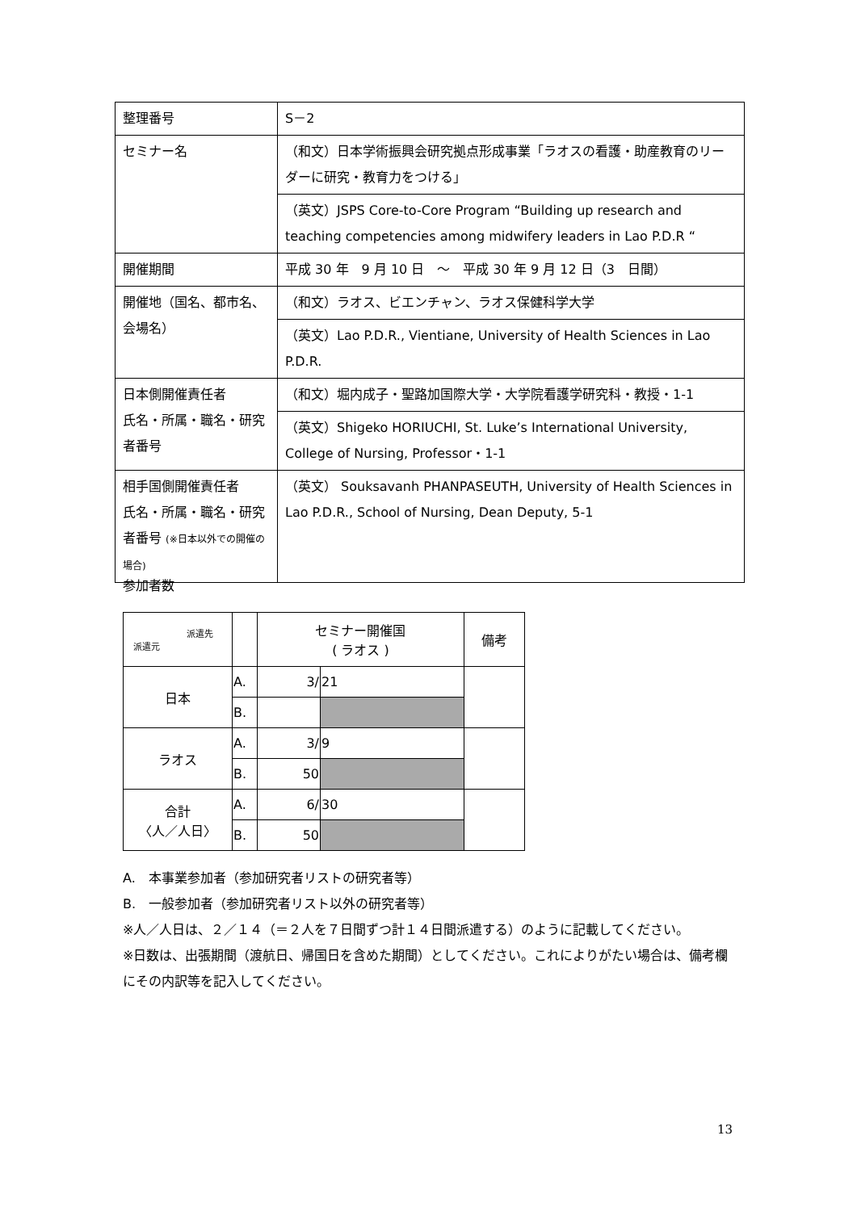| 整理番号 | S－2 |
| セミナー名 | （和文）日本学術振興会研究拠点形成事業「ラオスの看護・助産教育のリーダーに研究・教育力をつける」 |
| | （英文）JSPS Core-to-Core Program “Building up research and teaching competencies among midwifery leaders in Lao P.D.R “ |
| 開催期間 | 平成 30 年 9 月 10 日 ～ 平成 30 年 9 月 12 日（3 日間） |
| 開催地（国名、都市名、会場名） | （和文）ラオス、ビエンチャン、ラオス保健科学大学 |
| | （英文）Lao P.D.R., Vientiane, University of Health Sciences in Lao P.D.R. |
| 日本側開催責任者 氏名・所属・職名・研究者番号 | （和文）堀内成子・聖路加国際大学・大学院看護学研究科・教授・1-1 |
| | （英文）Shigeko HORIUCHI, St. Luke’s International University, College of Nursing, Professor・1-1 |
| 相手国側開催責任者 氏名・所属・職名・研究者番号 (※日本以外での開催の場合) | （英文） Souksavanh PHANPASEUTH, University of Health Sciences in Lao P.D.R., School of Nursing, Dean Deputy, 5-1 |
参加者数
| 派遣先 派遣元 | | セミナー開催国 ( ラオス ) | | 備考 |
| --- | --- | --- | --- | --- |
| 日本 | A. | 3/ | 21 | |
| | B. | | | |
| ラオス | A. | 3/ | 9 | |
| | B. | 50 | | |
| 合計 〈人／人日〉 | A. | 6/ | 30 | |
| | B. | 50 | | |
A.　本事業参加者（参加研究者リストの研究者等）
B.　一般参加者（参加研究者リスト以外の研究者等）
※人／人日は、２／１４（＝２人を７日間ずつ計１４日間派遣する）のように記載してください。
※日数は、出張期間（渡航日、帰国日を含めた期間）としてください。これによりがたい場合は、備考欄にその内訳等を記入してください。
13